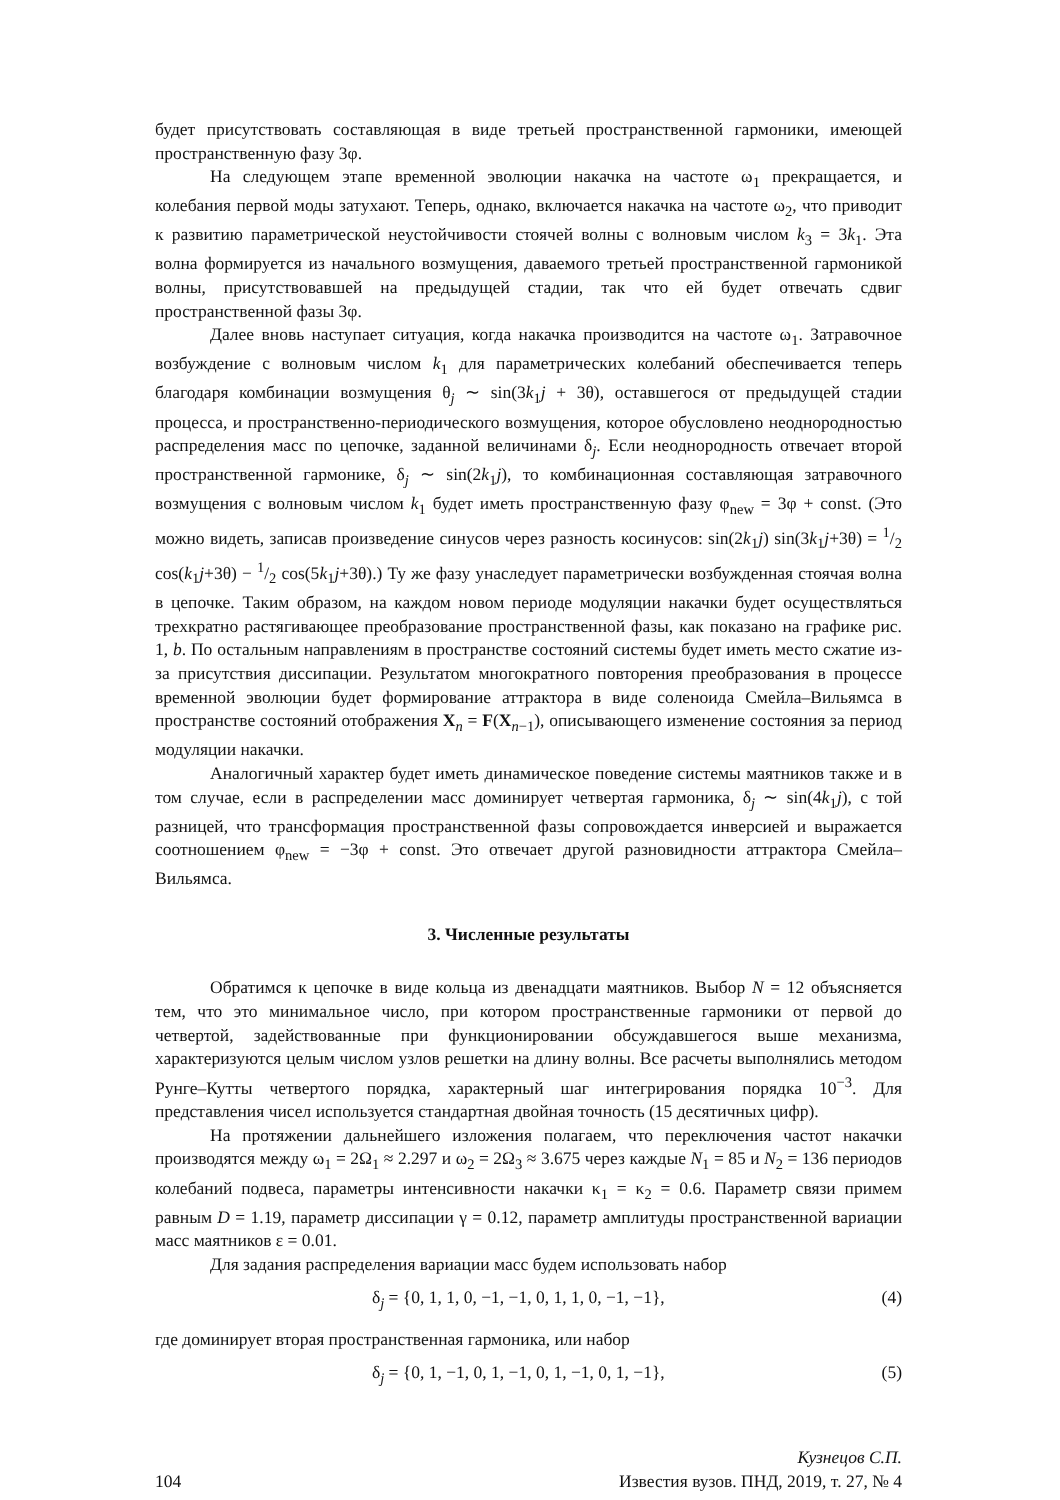будет присутствовать составляющая в виде третьей пространственной гармоники, имеющей пространственную фазу 3φ.
На следующем этапе временной эволюции накачка на частоте ω<sub>1</sub> прекращается, и колебания первой моды затухают. Теперь, однако, включается накачка на частоте ω<sub>2</sub>, что приводит к развитию параметрической неустойчивости стоячей волны с волновым числом k<sub>3</sub> = 3k<sub>1</sub>. Эта волна формируется из начального возмущения, даваемого третьей пространственной гармоникой волны, присутствовавшей на предыдущей стадии, так что ей будет отвечать сдвиг пространственной фазы 3φ.
Далее вновь наступает ситуация, когда накачка производится на частоте ω<sub>1</sub>. Затравочное возбуждение с волновым числом k<sub>1</sub> для параметрических колебаний обеспечивается теперь благодаря комбинации возмущения θ<sub>j</sub> ∼ sin(3k<sub>1</sub>j + 3θ), оставшегося от предыдущей стадии процесса, и пространственно-периодического возмущения, которое обусловлено неоднородностью распределения масс по цепочке, заданной величинами δ<sub>j</sub>. Если неоднородность отвечает второй пространственной гармонике, δ<sub>j</sub> ∼ sin(2k<sub>1</sub>j), то комбинационная составляющая затравочного возмущения с волновым числом k<sub>1</sub> будет иметь пространственную фазу φ<sub>new</sub> = 3φ + const. (Это можно видеть, записав произведение синусов через разность косинусов: sin(2k<sub>1</sub>j) sin(3k<sub>1</sub>j+3θ) = 1/2 cos(k<sub>1</sub>j+3θ) − 1/2 cos(5k<sub>1</sub>j+3θ).) Ту же фазу унаследует параметрически возбужденная стоячая волна в цепочке. Таким образом, на каждом новом периоде модуляции накачки будет осуществляться трехкратно растягивающее преобразование пространственной фазы, как показано на графике рис. 1, b. По остальным направлениям в пространстве состояний системы будет иметь место сжатие из-за присутствия диссипации. Результатом многократного повторения преобразования в процессе временной эволюции будет формирование аттрактора в виде соленоида Смейла–Вильямса в пространстве состояний отображения X<sub>n</sub> = F(X<sub>n−1</sub>), описывающего изменение состояния за период модуляции накачки.
Аналогичный характер будет иметь динамическое поведение системы маятников также и в том случае, если в распределении масс доминирует четвертая гармоника, δ<sub>j</sub> ∼ sin(4k<sub>1</sub>j), с той разницей, что трансформация пространственной фазы сопровождается инверсией и выражается соотношением φ<sub>new</sub> = −3φ + const. Это отвечает другой разновидности аттрактора Смейла–Вильямса.
3. Численные результаты
Обратимся к цепочке в виде кольца из двенадцати маятников. Выбор N = 12 объясняется тем, что это минимальное число, при котором пространственные гармоники от первой до четвертой, задействованные при функционировании обсуждавшегося выше механизма, характеризуются целым числом узлов решетки на длину волны. Все расчеты выполнялись методом Рунге–Кутты четвертого порядка, характерный шаг интегрирования порядка 10<sup>−3</sup>. Для представления чисел используется стандартная двойная точность (15 десятичных цифр).
На протяжении дальнейшего изложения полагаем, что переключения частот накачки производятся между ω<sub>1</sub> = 2Ω<sub>1</sub> ≈ 2.297 и ω<sub>2</sub> = 2Ω<sub>3</sub> ≈ 3.675 через каждые N<sub>1</sub> = 85 и N<sub>2</sub> = 136 периодов колебаний подвеса, параметры интенсивности накачки κ<sub>1</sub> = κ<sub>2</sub> = 0.6. Параметр связи примем равным D = 1.19, параметр диссипации γ = 0.12, параметр амплитуды пространственной вариации масс маятников ε = 0.01.
Для задания распределения вариации масс будем использовать набор
δ<sub>j</sub> = {0, 1, 1, 0, −1, −1, 0, 1, 1, 0, −1, −1}, (4)
где доминирует вторая пространственная гармоника, или набор
δ<sub>j</sub> = {0, 1, −1, 0, 1, −1, 0, 1, −1, 0, 1, −1}, (5)
104
Кузнецов С.П.
Известия вузов. ПНД, 2019, т. 27, № 4